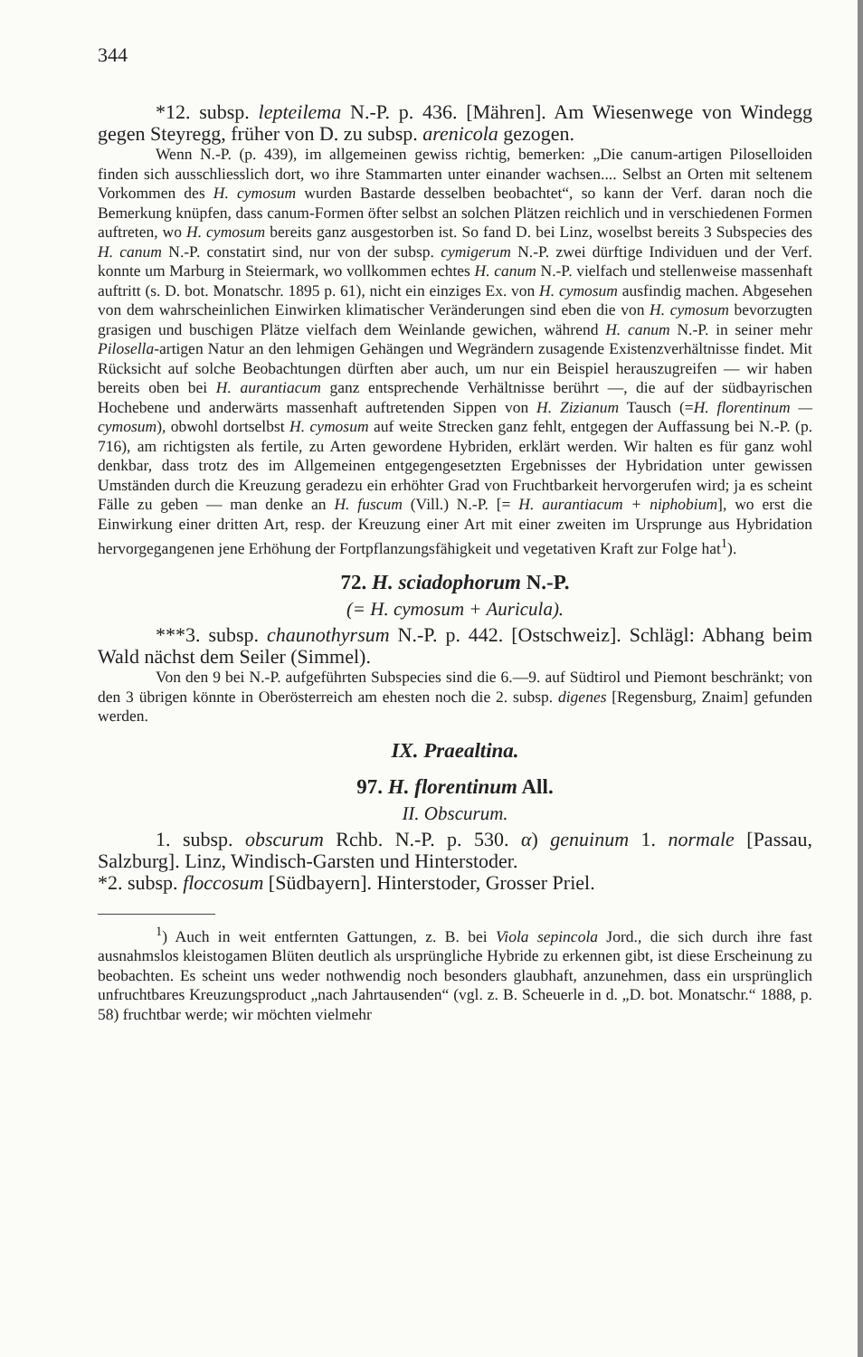344
*12. subsp. lepteilema N.-P. p. 436. [Mähren]. Am Wiesenwege von Windegg gegen Steyregg, früher von D. zu subsp. arenicola gezogen.
Wenn N.-P. (p. 439), im allgemeinen gewiss richtig, bemerken: „Die canum-artigen Piloselloiden finden sich ausschliesslich dort, wo ihre Stammarten unter einander wachsen.... Selbst an Orten mit seltenem Vorkommen des H. cymosum wurden Bastarde desselben beobachtet“, so kann der Verf. daran noch die Bemerkung knüpfen, dass canum-Formen öfter selbst an solchen Plätzen reichlich und in verschiedenen Formen auftreten, wo H. cymosum bereits ganz ausgestorben ist. So fand D. bei Linz, woselbst bereits 3 Subspecies des H. canum N.-P. constatirt sind, nur von der subsp. cymigerum N.-P. zwei dürftige Individuen und der Verf. konnte um Marburg in Steiermark, wo vollkommen echtes H. canum N.-P. vielfach und stellenweise massenhaft auftritt (s. D. bot. Monatschr. 1895 p. 61), nicht ein einziges Ex. von H. cymosum ausfindig machen. Abgesehen von dem wahrscheinlichen Einwirken klimatischer Veränderungen sind eben die von H. cymosum bevorzugten grasigen und buschigen Plätze vielfach dem Weinlande gewichen, während H. canum N.-P. in seiner mehr Pilosella-artigen Natur an den lehmigen Gehängen und Wegrändern zusagende Existenzverhältnisse findet. Mit Rücksicht auf solche Beobachtungen dürften aber auch, um nur ein Beispiel herauszugreifen — wir haben bereits oben bei H. aurantiacum ganz entsprechende Verhältnisse berührt —, die auf der südbayrischen Hochebene und anderwärts massenhaft auftretenden Sippen von H. Zizianum Tausch (=H. florentinum — cymosum), obwohl dortselbst H. cymosum auf weite Strecken ganz fehlt, entgegen der Auffassung bei N.-P. (p. 716), am richtigsten als fertile, zu Arten gewordene Hybriden, erklärt werden. Wir halten es für ganz wohl denkbar, dass trotz des im Allgemeinen entgegengesetzten Ergebnisses der Hybridation unter gewissen Umständen durch die Kreuzung geradezu ein erhöhter Grad von Fruchtbarkeit hervorgerufen wird; ja es scheint Fälle zu geben — man denke an H. fuscum (Vill.) N.-P. [= H. aurantiacum + niphobium], wo erst die Einwirkung einer dritten Art, resp. der Kreuzung einer Art mit einer zweiten im Ursprunge aus Hybridation hervorgegangenen jene Erhöhung der Fortpflanzungsfähigkeit und vegetativen Kraft zur Folge hat<sup>1</sup>).
72. H. sciadophorum N.-P.
(= H. cymosum + Auricula).
***3. subsp. chaunothyrsum N.-P. p. 442. [Ostschweiz]. Schlägl: Abhang beim Wald nächst dem Seiler (Simmel).
Von den 9 bei N.-P. aufgeführten Subspecies sind die 6.—9. auf Südtirol und Piemont beschränkt; von den 3 übrigen könnte in Oberösterreich am ehesten noch die 2. subsp. digenes [Regensburg, Znaim] gefunden werden.
IX. Praealtina.
97. H. florentinum All.
II. Obscurum.
1. subsp. obscurum Rchb. N.-P. p. 530. α) genuinum 1. normale [Passau, Salzburg]. Linz, Windisch-Garsten und Hinterstoder.
*2. subsp. floccosum [Südbayern]. Hinterstoder, Grosser Priel.
<sup>1</sup>) Auch in weit entfernten Gattungen, z. B. bei Viola sepincola Jord., die sich durch ihre fast ausnahmslos kleistogamen Blüten deutlich als ursprüngliche Hybride zu erkennen gibt, ist diese Erscheinung zu beobachten. Es scheint uns weder nothwendig noch besonders glaubhaft, anzunehmen, dass ein ursprünglich unfruchtbares Kreuzungsproduct „nach Jahrtausenden“ (vgl. z. B. Scheuerle in d. „D. bot. Monatschr.“ 1888, p. 58) fruchtbar werde; wir möchten vielmehr